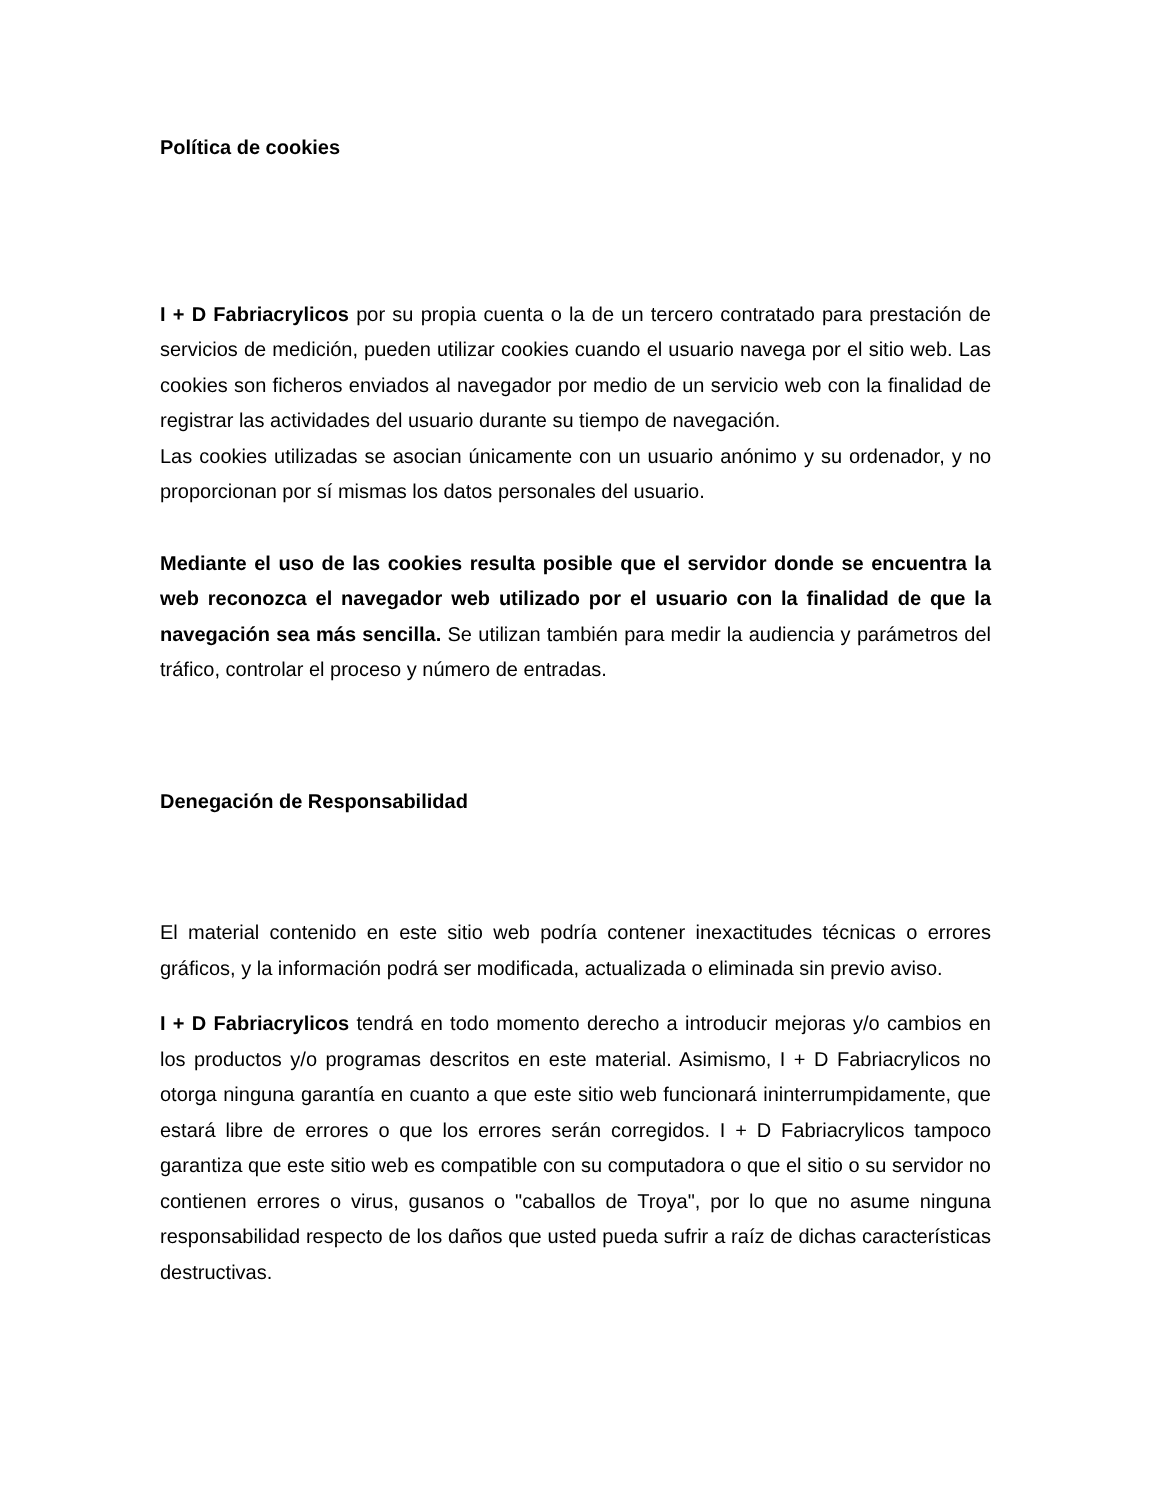Política de cookies
I + D Fabriacrylicos por su propia cuenta o la de un tercero contratado para prestación de servicios de medición, pueden utilizar cookies cuando el usuario navega por el sitio web. Las cookies son ficheros enviados al navegador por medio de un servicio web con la finalidad de registrar las actividades del usuario durante su tiempo de navegación.
Las cookies utilizadas se asocian únicamente con un usuario anónimo y su ordenador, y no proporcionan por sí mismas los datos personales del usuario.
Mediante el uso de las cookies resulta posible que el servidor donde se encuentra la web reconozca el navegador web utilizado por el usuario con la finalidad de que la navegación sea más sencilla. Se utilizan también para medir la audiencia y parámetros del tráfico, controlar el proceso y número de entradas.
Denegación de Responsabilidad
El material contenido en este sitio web podría contener inexactitudes técnicas o errores gráficos, y la información podrá ser modificada, actualizada o eliminada sin previo aviso.
I + D Fabriacrylicos tendrá en todo momento derecho a introducir mejoras y/o cambios en los productos y/o programas descritos en este material. Asimismo, I + D Fabriacrylicos no otorga ninguna garantía en cuanto a que este sitio web funcionará ininterrumpidamente, que estará libre de errores o que los errores serán corregidos. I + D Fabriacrylicos tampoco garantiza que este sitio web es compatible con su computadora o que el sitio o su servidor no contienen errores o virus, gusanos o "caballos de Troya", por lo que no asume ninguna responsabilidad respecto de los daños que usted pueda sufrir a raíz de dichas características destructivas.